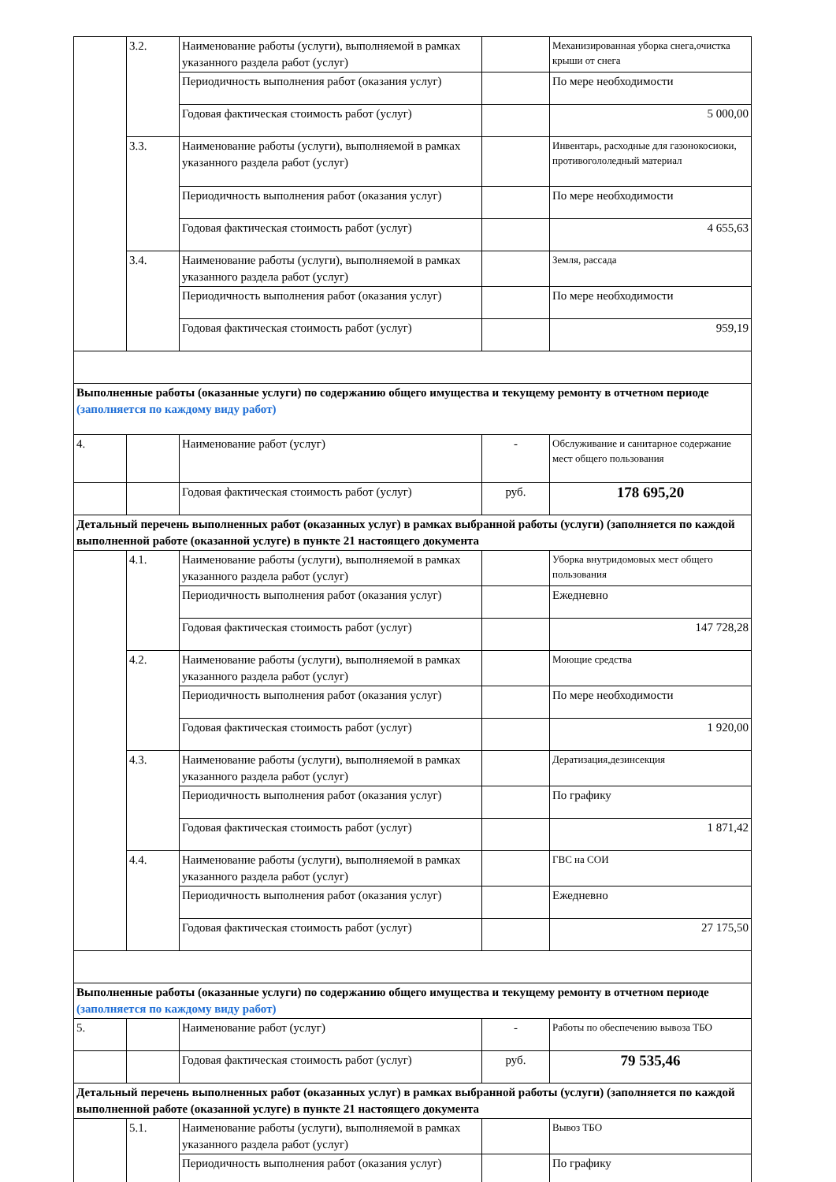| | 3.2. | Наименование работы (услуги), выполняемой в рамках указанного раздела работ (услуг) | | Механизированная уборка снега,очистка крыши от снега |
| | | Периодичность выполнения работ (оказания услуг) | | По мере необходимости |
| | | Годовая фактическая стоимость работ (услуг) | | 5 000,00 |
| | 3.3. | Наименование работы (услуги), выполняемой в рамках указанного раздела работ (услуг) | | Инвентарь, расходные для газонокосиоки, противогололедный материал |
| | | Периодичность выполнения работ (оказания услуг) | | По мере необходимости |
| | | Годовая фактическая стоимость работ (услуг) | | 4 655,63 |
| | 3.4. | Наименование работы (услуги), выполняемой в рамках указанного раздела работ (услуг) | | Земля, рассада |
| | | Периодичность выполнения работ (оказания услуг) | | По мере необходимости |
| | | Годовая фактическая стоимость работ (услуг) | | 959,19 |
| Выполненные работы (оказанные услуги) по содержанию общего имущества и текущему ремонту в отчетном периоде (заполняется по каждому виду работ) | | | | |
| 4. | | Наименование работ (услуг) | - | Обслуживание и санитарное содержание мест общего пользования |
| | | Годовая фактическая стоимость работ (услуг) | руб. | 178 695,20 |
| Детальный перечень выполненных работ (оказанных услуг) в рамках выбранной работы (услуги) (заполняется по каждой выполненной работе (оказанной услуге) в пункте 21 настоящего документа | | | | |
| | 4.1. | Наименование работы (услуги), выполняемой в рамках указанного раздела работ (услуг) | | Уборка внутридомовых мест общего пользования |
| | | Периодичность выполнения работ (оказания услуг) | | Ежедневно |
| | | Годовая фактическая стоимость работ (услуг) | | 147 728,28 |
| | 4.2. | Наименование работы (услуги), выполняемой в рамках указанного раздела работ (услуг) | | Моющие средства |
| | | Периодичность выполнения работ (оказания услуг) | | По мере необходимости |
| | | Годовая фактическая стоимость работ (услуг) | | 1 920,00 |
| | 4.3. | Наименование работы (услуги), выполняемой в рамках указанного раздела работ (услуг) | | Дератизация,дезинсекция |
| | | Периодичность выполнения работ (оказания услуг) | | По графику |
| | | Годовая фактическая стоимость работ (услуг) | | 1 871,42 |
| | 4.4. | Наименование работы (услуги), выполняемой в рамках указанного раздела работ (услуг) | | ГВС на СОИ |
| | | Периодичность выполнения работ (оказания услуг) | | Ежедневно |
| | | Годовая фактическая стоимость работ (услуг) | | 27 175,50 |
| Выполненные работы (оказанные услуги) по содержанию общего имущества и текущему ремонту в отчетном периоде (заполняется по каждому виду работ) | | | | |
| 5. | | Наименование работ (услуг) | - | Работы по обеспечению вывоза ТБО |
| | | Годовая фактическая стоимость работ (услуг) | руб. | 79 535,46 |
| Детальный перечень выполненных работ (оказанных услуг) в рамках выбранной работы (услуги) (заполняется по каждой выполненной работе (оказанной услуге) в пункте 21 настоящего документа | | | | |
| | 5.1. | Наименование работы (услуги), выполняемой в рамках указанного раздела работ (услуг) | | Вывоз ТБО |
| | | Периодичность выполнения работ (оказания услуг) | | По графику |